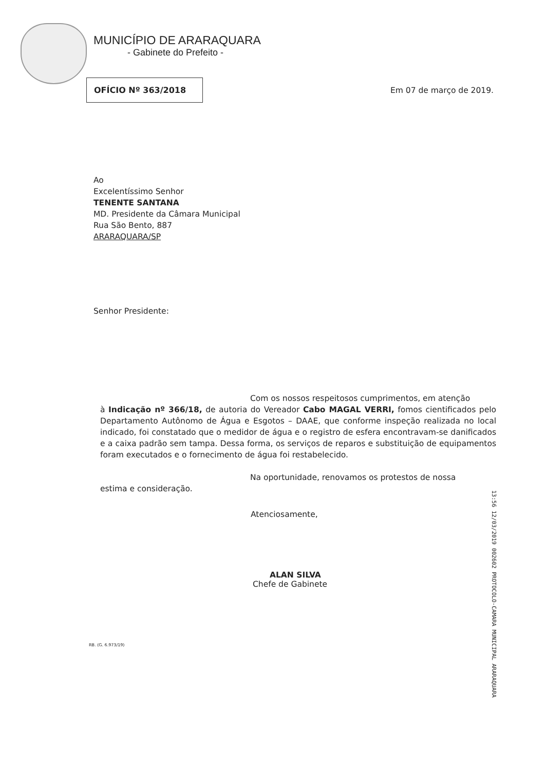MUNICÍPIO DE ARARAQUARA
- Gabinete do Prefeito -
OFÍCIO Nº 363/2018
Em 07 de março de 2019.
Ao
Excelentíssimo Senhor
TENENTE SANTANA
MD. Presidente da Câmara Municipal
Rua São Bento, 887
ARARAQUARA/SP
Senhor Presidente:
Com os nossos respeitosos cumprimentos, em atenção
à Indicação nº 366/18, de autoria do Vereador Cabo MAGAL VERRI, fomos cientificados pelo Departamento Autônomo de Água e Esgotos – DAAE, que conforme inspeção realizada no local indicado, foi constatado que o medidor de água e o registro de esfera encontravam-se danificados e a caixa padrão sem tampa. Dessa forma, os serviços de reparos e substituição de equipamentos foram executados e o fornecimento de água foi restabelecido.
Na oportunidade, renovamos os protestos de nossa
estima e consideração.
Atenciosamente,
ALAN SILVA
Chefe de Gabinete
RB. (G. 6.973/19)
13:56 12/03/2019 002602 PROTOCOLO-CAMARA MUNICIPAL ARARAQUARA